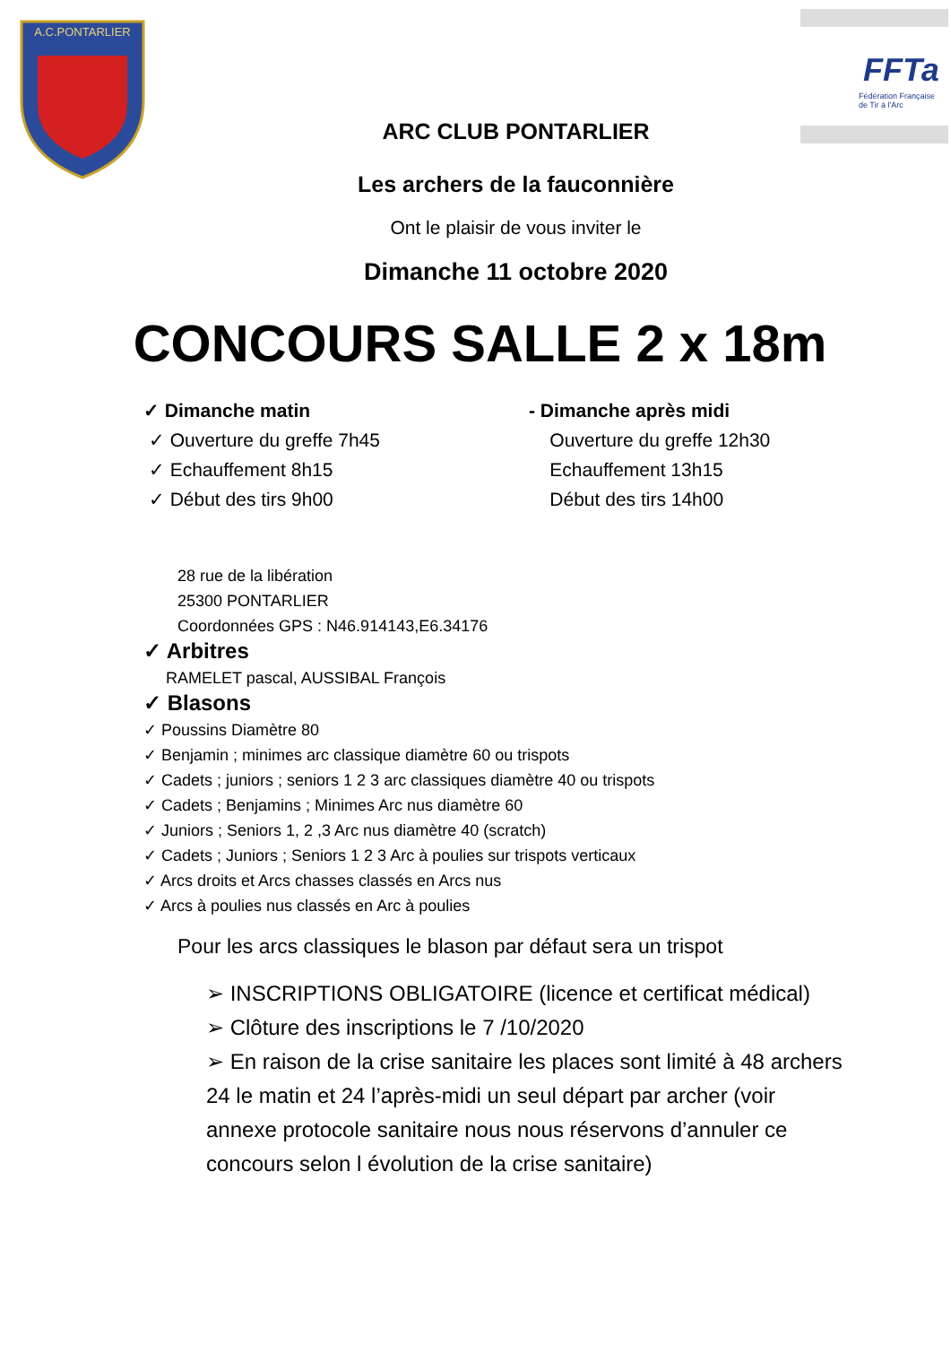A.C.PONTARLIER
FFTa
Fédération Française
de Tir à l'Arc
ARC CLUB PONTARLIER
Les archers de la fauconnière
Ont le plaisir de vous inviter le
Dimanche 11 octobre 2020
CONCOURS SALLE 2 x 18m
✓ Dimanche matin
✓ Ouverture du greffe 7h45
✓ Echauffement 8h15
✓ Début des tirs 9h00
- Dimanche après midi
Ouverture du greffe 12h30
Echauffement 13h15
Début des tirs 14h00
28 rue de la libération
25300 PONTARLIER
Coordonnées GPS : N46.914143,E6.34176
✓ Arbitres
RAMELET pascal, AUSSIBAL François
✓ Blasons
✓ Poussins Diamètre 80
✓ Benjamin ; minimes arc classique diamètre 60 ou trispots
✓ Cadets ; juniors ; seniors 1 2 3 arc classiques diamètre 40 ou trispots
✓ Cadets ; Benjamins ; Minimes Arc nus diamètre 60
✓ Juniors ; Seniors 1, 2 ,3 Arc nus diamètre 40 (scratch)
✓ Cadets ; Juniors ; Seniors 1 2 3 Arc à poulies sur trispots verticaux
✓ Arcs droits et Arcs chasses classés en Arcs nus
✓ Arcs à poulies nus classés en Arc à poulies
Pour les arcs classiques le blason par défaut sera un trispot
➢ INSCRIPTIONS OBLIGATOIRE (licence et certificat médical)
➢ Clôture des inscriptions le 7 /10/2020
➢ En raison de la crise sanitaire les places sont limité à 48 archers 24 le matin et 24 l’après-midi un seul départ par archer (voir annexe protocole sanitaire nous nous réservons d’annuler ce concours selon l évolution de la crise sanitaire)